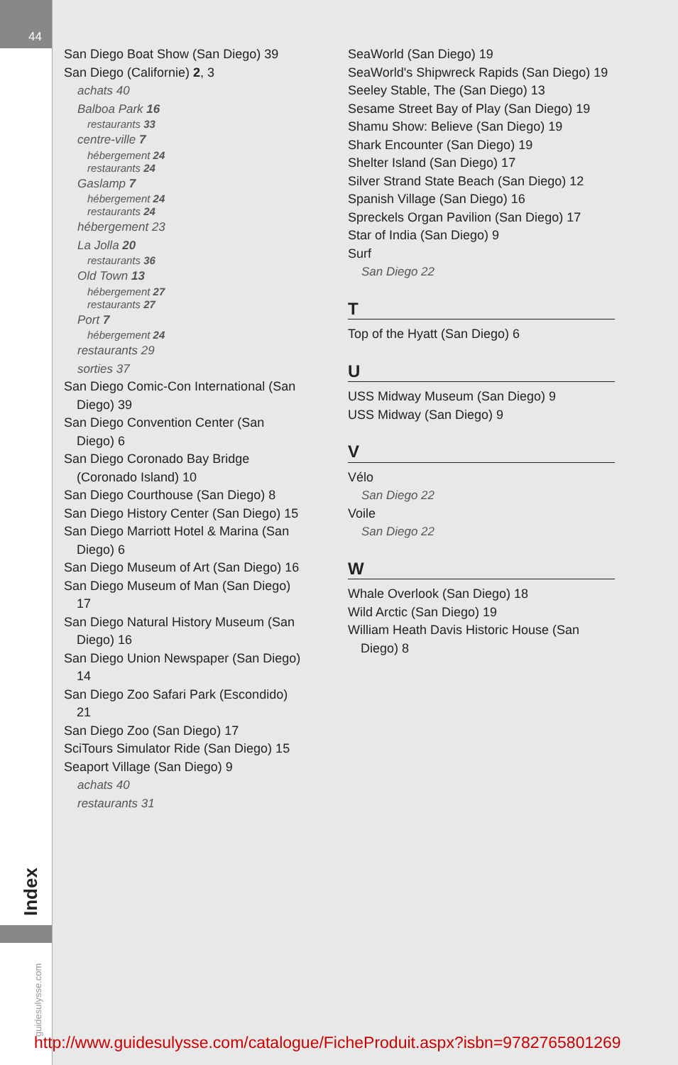44
Index
guidesulysse.com
San Diego Boat Show (San Diego) 39
San Diego (Californie) 2, 3
achats 40
Balboa Park 16
restaurants 33
centre-ville 7
hébergement 24
restaurants 24
Gaslamp 7
hébergement 24
restaurants 24
hébergement 23
La Jolla 20
restaurants 36
Old Town 13
hébergement 27
restaurants 27
Port 7
hébergement 24
restaurants 29
sorties 37
San Diego Comic-Con International (San Diego) 39
San Diego Convention Center (San Diego) 6
San Diego Coronado Bay Bridge (Coronado Island) 10
San Diego Courthouse (San Diego) 8
San Diego History Center (San Diego) 15
San Diego Marriott Hotel & Marina (San Diego) 6
San Diego Museum of Art (San Diego) 16
San Diego Museum of Man (San Diego) 17
San Diego Natural History Museum (San Diego) 16
San Diego Union Newspaper (San Diego) 14
San Diego Zoo Safari Park (Escondido) 21
San Diego Zoo (San Diego) 17
SciTours Simulator Ride (San Diego) 15
Seaport Village (San Diego) 9
achats 40
restaurants 31
SeaWorld (San Diego) 19
SeaWorld's Shipwreck Rapids (San Diego) 19
Seeley Stable, The (San Diego) 13
Sesame Street Bay of Play (San Diego) 19
Shamu Show: Believe (San Diego) 19
Shark Encounter (San Diego) 19
Shelter Island (San Diego) 17
Silver Strand State Beach (San Diego) 12
Spanish Village (San Diego) 16
Spreckels Organ Pavilion (San Diego) 17
Star of India (San Diego) 9
Surf
San Diego 22
T
Top of the Hyatt (San Diego) 6
U
USS Midway Museum (San Diego) 9
USS Midway (San Diego) 9
V
Vélo
San Diego 22
Voile
San Diego 22
W
Whale Overlook (San Diego) 18
Wild Arctic (San Diego) 19
William Heath Davis Historic House (San Diego) 8
http://www.guidesulysse.com/catalogue/FicheProduit.aspx?isbn=9782765801269